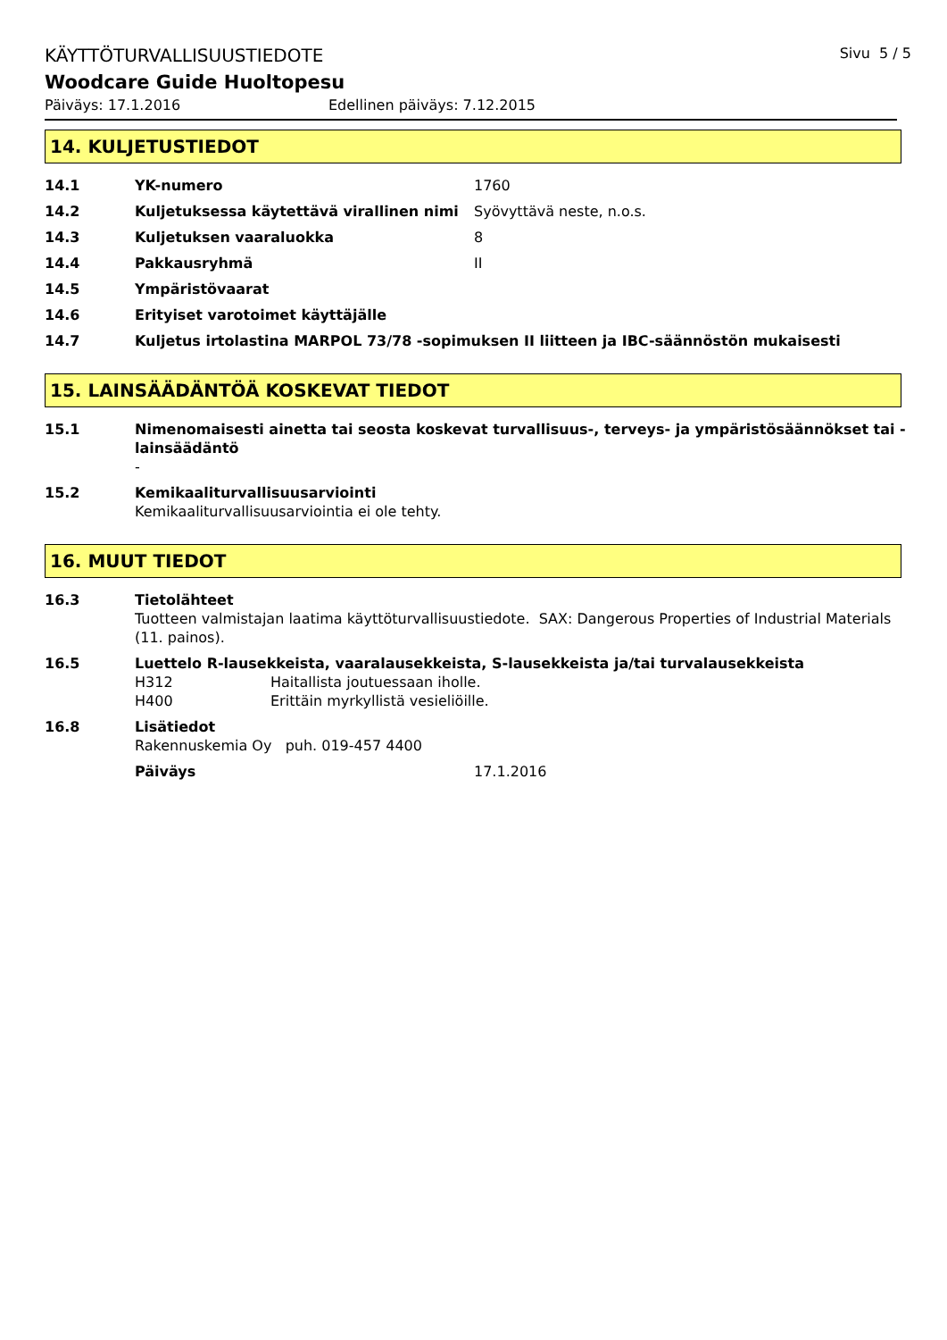KÄYTTÖTURVALLISUUSTIEDOTE Sivu 5 / 5
Woodcare Guide Huoltopesu
Päiväys: 17.1.2016 Edellinen päiväys: 7.12.2015
14. KULJETUSTIEDOT
14.1 YK-numero 1760
14.2 Kuljetuksessa käytettävä virallinen nimi Syövyttävä neste, n.o.s.
14.3 Kuljetuksen vaaraluokka 8
14.4 Pakkausryhmä II
14.5 Ympäristövaarat
14.6 Erityiset varotoimet käyttäjälle
14.7 Kuljetus irtolastina MARPOL 73/78 -sopimuksen II liitteen ja IBC-säännöstön mukaisesti
15. LAINSÄÄDÄNTÖÄ KOSKEVAT TIEDOT
15.1 Nimenomaisesti ainetta tai seosta koskevat turvallisuus-, terveys- ja ympäristösäännökset tai -lainsäädäntö
-
15.2 Kemikaaliturvallisuusarviointi
Kemikaaliturvallisuusarviointia ei ole tehty.
16. MUUT TIEDOT
16.3 Tietolähteet
Tuotteen valmistajan laatima käyttöturvallisuustiedote. SAX: Dangerous Properties of Industrial Materials (11. painos).
16.5 Luettelo R-lausekkeista, vaaralausekkeista, S-lausekkeista ja/tai turvalausekkeista
H312 Haitallista joutuessaan iholle.
H400 Erittäin myrkyllistä vesieliöille.
16.8 Lisätiedot
Rakennuskemia Oy puh. 019-457 4400
Päiväys 17.1.2016